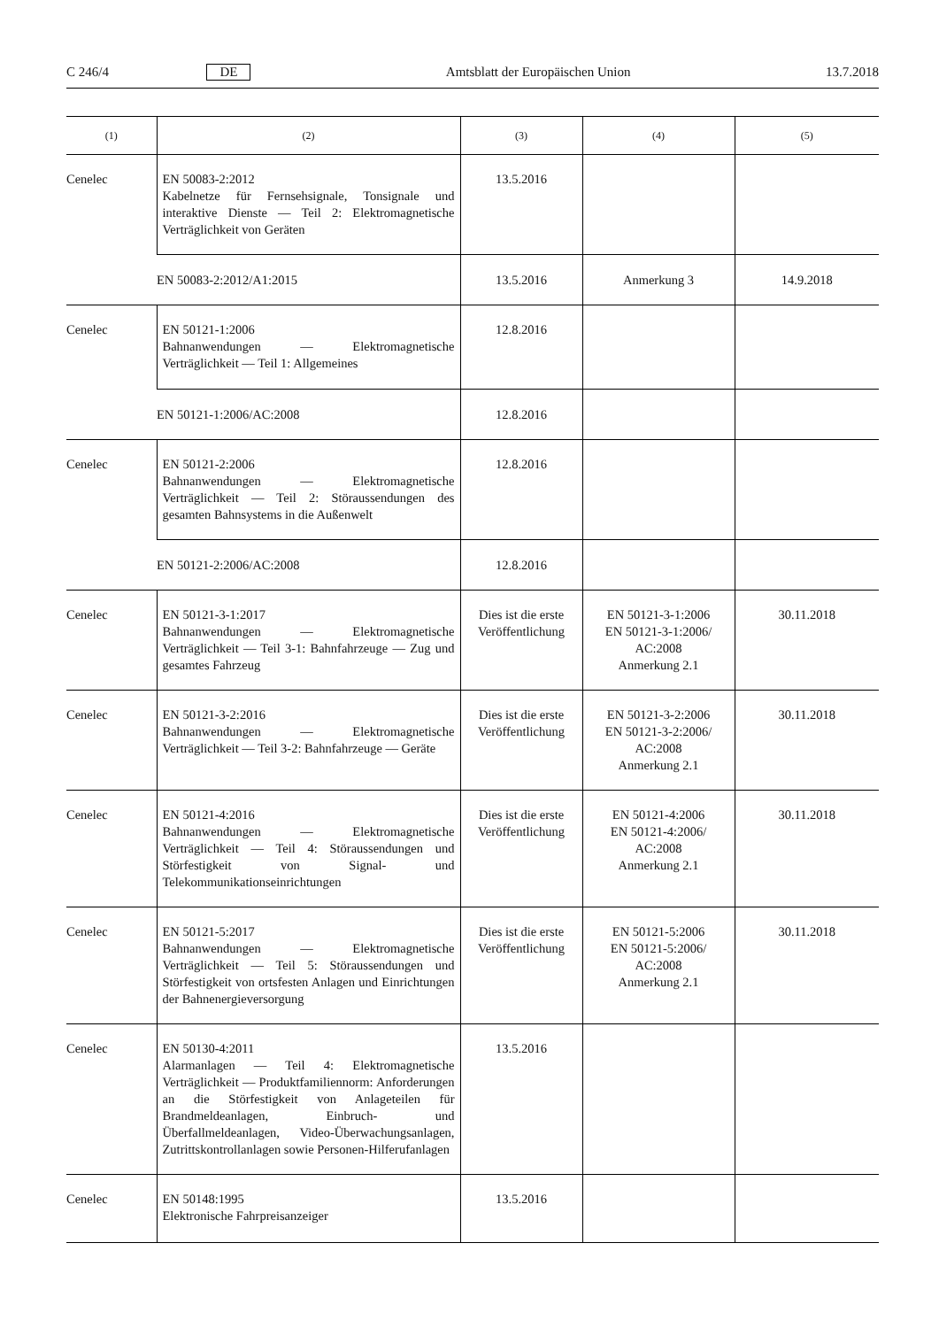C 246/4 DE Amtsblatt der Europäischen Union 13.7.2018
| (1) | (2) | (3) | (4) | (5) |
| --- | --- | --- | --- | --- |
| Cenelec | EN 50083-2:2012 Kabelnetze für Fernsehsignale, Tonsignale und interaktive Dienste — Teil 2: Elektromagnetische Verträglichkeit von Geräten | 13.5.2016 | | |
| | EN 50083-2:2012/A1:2015 | 13.5.2016 | Anmerkung 3 | 14.9.2018 |
| Cenelec | EN 50121-1:2006 Bahnanwendungen — Elektromagnetische Verträglichkeit — Teil 1: Allgemeines | 12.8.2016 | | |
| | EN 50121-1:2006/AC:2008 | 12.8.2016 | | |
| Cenelec | EN 50121-2:2006 Bahnanwendungen — Elektromagnetische Verträglichkeit — Teil 2: Störaussendungen des gesamten Bahnsystems in die Außenwelt | 12.8.2016 | | |
| | EN 50121-2:2006/AC:2008 | 12.8.2016 | | |
| Cenelec | EN 50121-3-1:2017 Bahnanwendungen — Elektromagnetische Verträglichkeit — Teil 3-1: Bahnfahrzeuge — Zug und gesamtes Fahrzeug | Dies ist die erste Veröffentlichung | EN 50121-3-1:2006 EN 50121-3-1:2006/ AC:2008 Anmerkung 2.1 | 30.11.2018 |
| Cenelec | EN 50121-3-2:2016 Bahnanwendungen — Elektromagnetische Verträglichkeit — Teil 3-2: Bahnfahrzeuge — Geräte | Dies ist die erste Veröffentlichung | EN 50121-3-2:2006 EN 50121-3-2:2006/ AC:2008 Anmerkung 2.1 | 30.11.2018 |
| Cenelec | EN 50121-4:2016 Bahnanwendungen — Elektromagnetische Verträglichkeit — Teil 4: Störaussendungen und Störfestigkeit von Signal- und Telekommunikationseinrichtungen | Dies ist die erste Veröffentlichung | EN 50121-4:2006 EN 50121-4:2006/ AC:2008 Anmerkung 2.1 | 30.11.2018 |
| Cenelec | EN 50121-5:2017 Bahnanwendungen — Elektromagnetische Verträglichkeit — Teil 5: Störaussendungen und Störfestigkeit von ortsfesten Anlagen und Einrichtungen der Bahnenergieversorgung | Dies ist die erste Veröffentlichung | EN 50121-5:2006 EN 50121-5:2006/ AC:2008 Anmerkung 2.1 | 30.11.2018 |
| Cenelec | EN 50130-4:2011 Alarmanlagen — Teil 4: Elektromagnetische Verträglichkeit — Produktfamiliennorm: Anforderungen an die Störfestigkeit von Anlageteilen für Brandmeldeanlagen, Einbruch- und Überfallmeldeanlagen, Video-Überwachungsanlagen, Zutrittskontrollanlagen sowie Personen-Hilferufanlagen | 13.5.2016 | | |
| Cenelec | EN 50148:1995 Elektronische Fahrpreisanzeiger | 13.5.2016 | | |